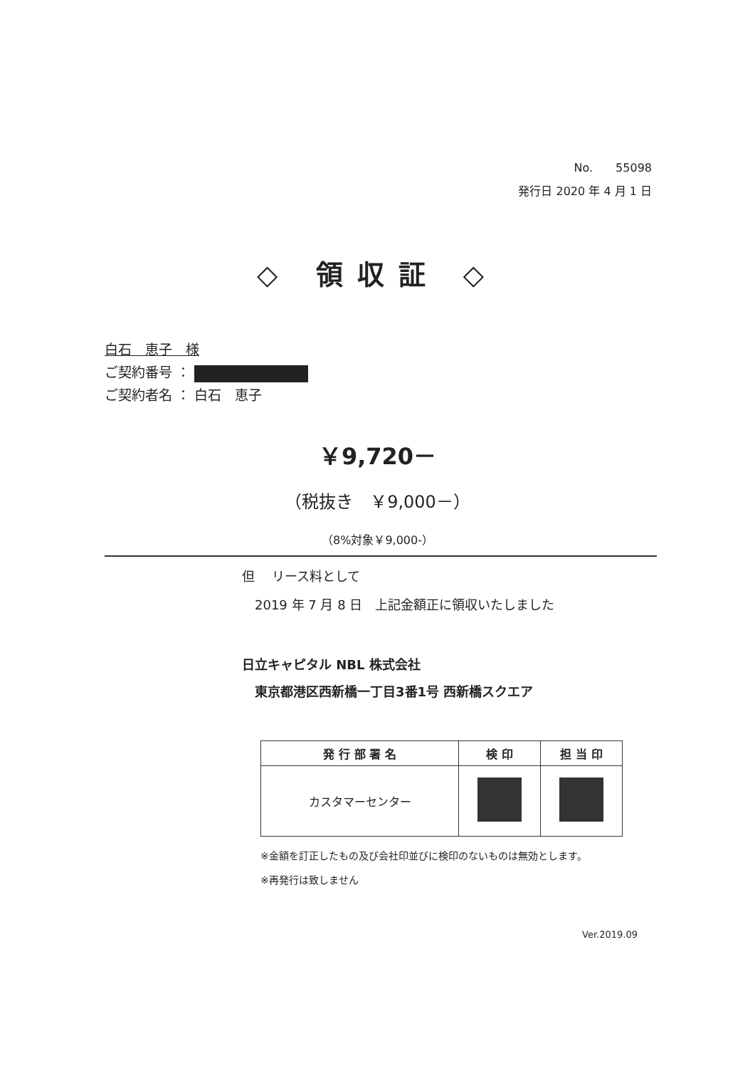No.　　55098
発行日 2020 年 4 月 1 日
◇ 領収証 ◇
白石　恵子　様
ご契約番号 ：
ご契約者名 ： 白石　恵子
￥9,720－
（税抜き　￥9,000－）
（8%対象￥9,000-）
但　 リース料として
　2019 年 7 月 8 日　上記金額正に領収いたしました
日立キャピタル NBL 株式会社
　東京都港区西新橋一丁目3番1号 西新橋スクエア
| 発 行 部 署 名 | 検 印 | 担 当 印 |
| --- | --- | --- |
| カスタマーセンター | | |
※金額を訂正したもの及び会社印並びに検印のないものは無効とします。
※再発行は致しません
Ver.2019.09